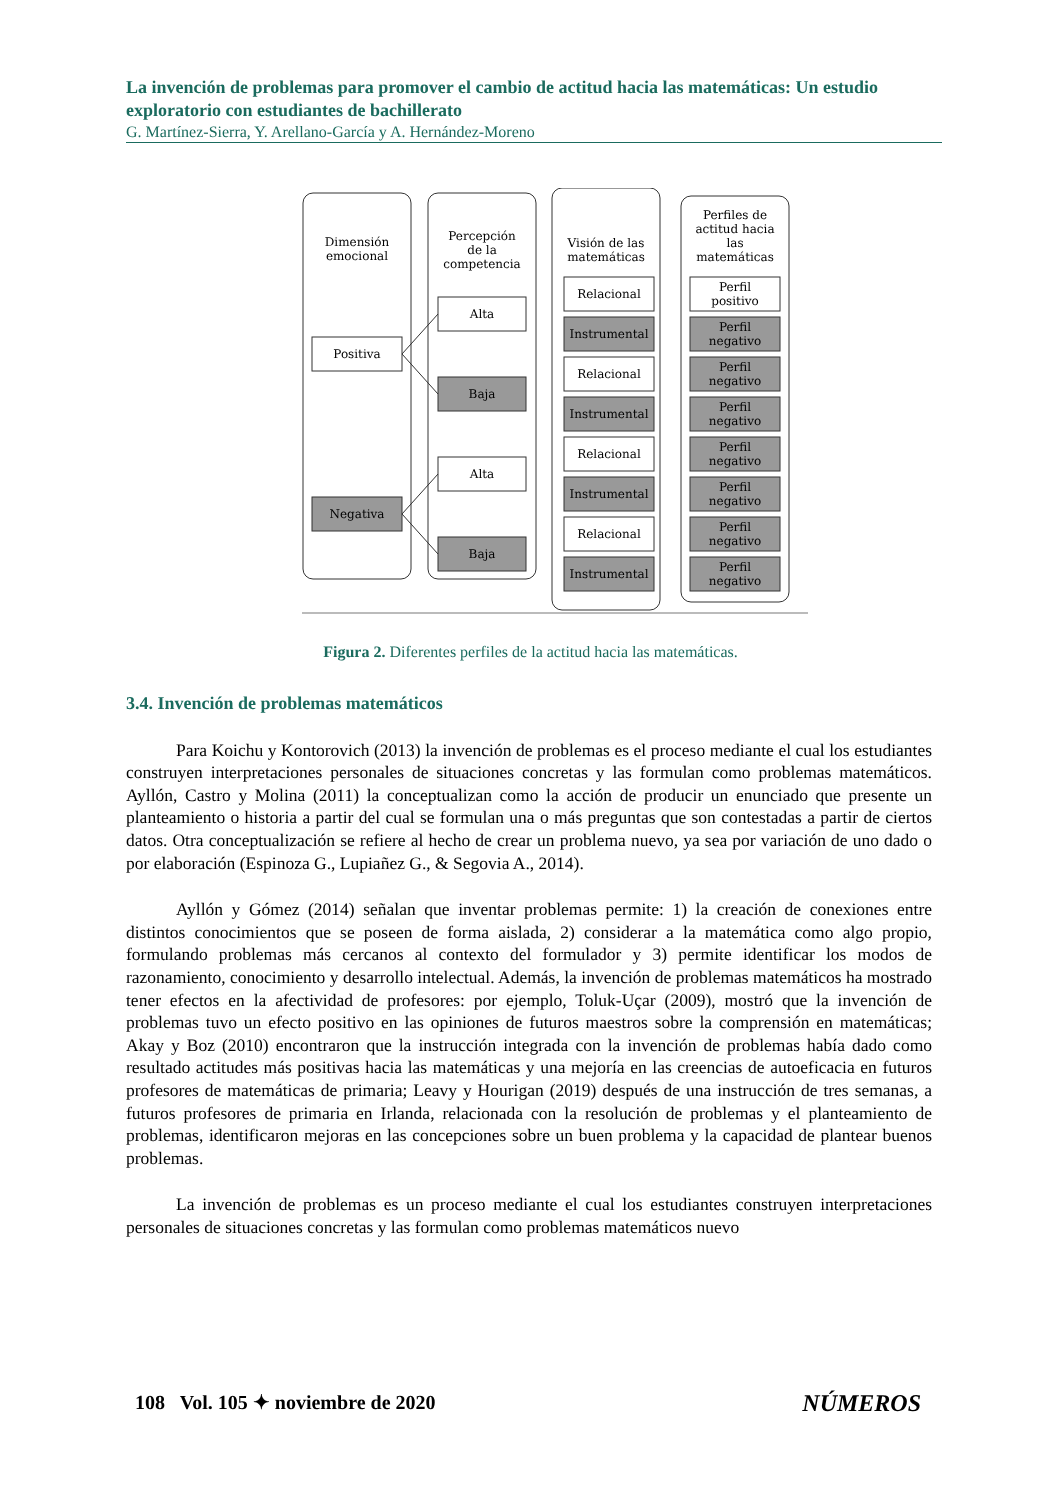La invención de problemas para promover el cambio de actitud hacia las matemáticas: Un estudio exploratorio con estudiantes de bachillerato
G. Martínez-Sierra, Y. Arellano-García y A. Hernández-Moreno
Dimensión
emocional
Percepción
de la
competencia
Visión de las
matemáticas
Perfiles de
actitud hacia
las
matemáticas
Positiva
Negativa
Alta
Baja
Alta
Baja
Relacional
Instrumental
Relacional
Instrumental
Relacional
Instrumental
Relacional
Instrumental
Perfil
positivo
Perfil
negativo
Perfil
negativo
Perfil
negativo
Perfil
negativo
Perfil
negativo
Perfil
negativo
Perfil
negativo
Figura 2. Diferentes perfiles de la actitud hacia las matemáticas.
3.4. Invención de problemas matemáticos
Para Koichu y Kontorovich (2013) la invención de problemas es el proceso mediante el cual los estudiantes construyen interpretaciones personales de situaciones concretas y las formulan como problemas matemáticos. Ayllón, Castro y Molina (2011) la conceptualizan como la acción de producir un enunciado que presente un planteamiento o historia a partir del cual se formulan una o más preguntas que son contestadas a partir de ciertos datos. Otra conceptualización se refiere al hecho de crear un problema nuevo, ya sea por variación de uno dado o por elaboración (Espinoza G., Lupiañez G., & Segovia A., 2014).
Ayllón y Gómez (2014) señalan que inventar problemas permite: 1) la creación de conexiones entre distintos conocimientos que se poseen de forma aislada, 2) considerar a la matemática como algo propio, formulando problemas más cercanos al contexto del formulador y 3) permite identificar los modos de razonamiento, conocimiento y desarrollo intelectual. Además, la invención de problemas matemáticos ha mostrado tener efectos en la afectividad de profesores: por ejemplo, Toluk-Uçar (2009), mostró que la invención de problemas tuvo un efecto positivo en las opiniones de futuros maestros sobre la comprensión en matemáticas; Akay y Boz (2010) encontraron que la instrucción integrada con la invención de problemas había dado como resultado actitudes más positivas hacia las matemáticas y una mejoría en las creencias de autoeficacia en futuros profesores de matemáticas de primaria; Leavy y Hourigan (2019) después de una instrucción de tres semanas, a futuros profesores de primaria en Irlanda, relacionada con la resolución de problemas y el planteamiento de problemas, identificaron mejoras en las concepciones sobre un buen problema y la capacidad de plantear buenos problemas.
La invención de problemas es un proceso mediante el cual los estudiantes construyen interpretaciones personales de situaciones concretas y las formulan como problemas matemáticos nuevo
108 Vol. 105 ✦ noviembre de 2020
NÚMEROS